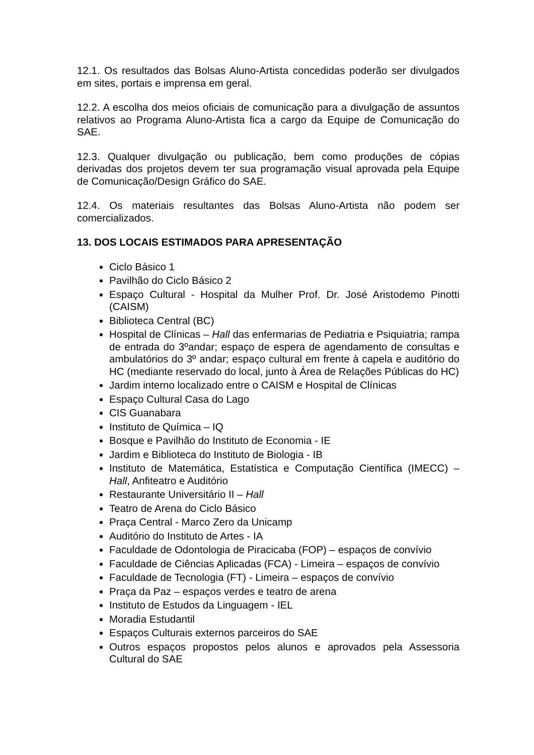12.1. Os resultados das Bolsas Aluno-Artista concedidas poderão ser divulgados em sites, portais e imprensa em geral.
12.2. A escolha dos meios oficiais de comunicação para a divulgação de assuntos relativos ao Programa Aluno-Artista fica a cargo da Equipe de Comunicação do SAE.
12.3. Qualquer divulgação ou publicação, bem como produções de cópias derivadas dos projetos devem ter sua programação visual aprovada pela Equipe de Comunicação/Design Gráfico do SAE.
12.4. Os materiais resultantes das Bolsas Aluno-Artista não podem ser comercializados.
13. DOS LOCAIS ESTIMADOS PARA APRESENTAÇÃO
Ciclo Básico 1
Pavilhão do Ciclo Básico 2
Espaço Cultural - Hospital da Mulher Prof. Dr. José Aristodemo Pinotti (CAISM)
Biblioteca Central (BC)
Hospital de Clínicas – Hall das enfermarias de Pediatria e Psiquiatria; rampa de entrada do 3ºandar; espaço de espera de agendamento de consultas e ambulatórios do 3º andar; espaço cultural em frente à capela e auditório do HC (mediante reservado do local, junto à Área de Relações Públicas do HC)
Jardim interno localizado entre o CAISM e Hospital de Clínicas
Espaço Cultural Casa do Lago
CIS Guanabara
Instituto de Química – IQ
Bosque e Pavilhão do Instituto de Economia - IE
Jardim e Biblioteca do Instituto de Biologia - IB
Instituto de Matemática, Estatística e Computação Científica (IMECC) – Hall, Anfiteatro e Auditório
Restaurante Universitário II – Hall
Teatro de Arena do Ciclo Básico
Praça Central - Marco Zero da Unicamp
Auditório do Instituto de Artes - IA
Faculdade de Odontologia de Piracicaba (FOP) – espaços de convívio
Faculdade de Ciências Aplicadas (FCA) - Limeira – espaços de convívio
Faculdade de Tecnologia (FT) - Limeira – espaços de convívio
Praça da Paz – espaços verdes e teatro de arena
Instituto de Estudos da Linguagem - IEL
Moradia Estudantil
Espaços Culturais externos parceiros do SAE
Outros espaços propostos pelos alunos e aprovados pela Assessoria Cultural do SAE